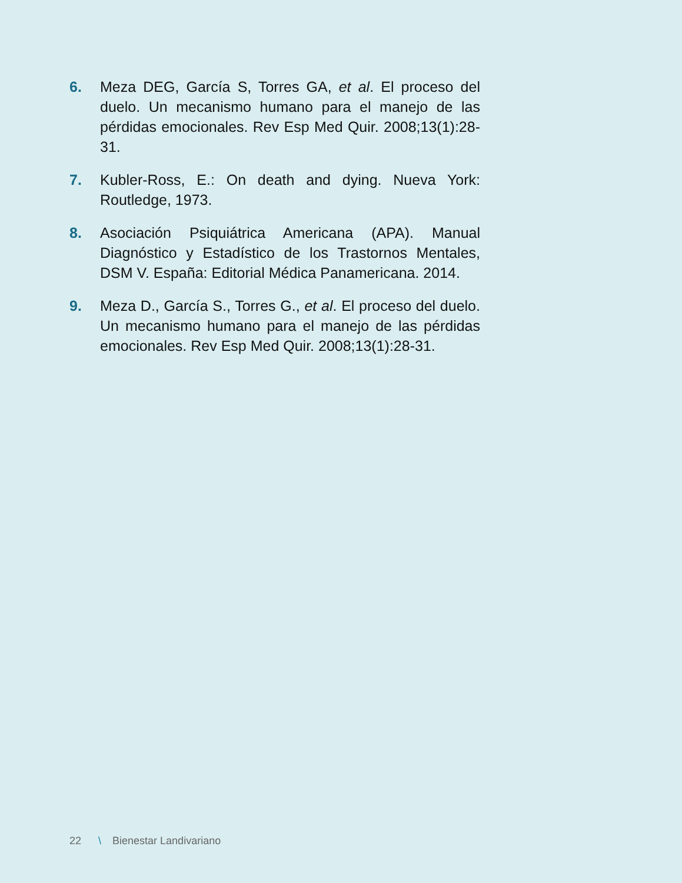6. Meza DEG, García S, Torres GA, et al. El proceso del duelo. Un mecanismo humano para el manejo de las pérdidas emocionales. Rev Esp Med Quir. 2008;13(1):28-31.
7. Kubler-Ross, E.: On death and dying. Nueva York: Routledge, 1973.
8. Asociación Psiquiátrica Americana (APA). Manual Diagnóstico y Estadístico de los Trastornos Mentales, DSM V. España: Editorial Médica Panamericana. 2014.
9. Meza D., García S., Torres G., et al. El proceso del duelo. Un mecanismo humano para el manejo de las pérdidas emocionales. Rev Esp Med Quir. 2008;13(1):28-31.
22 \ Bienestar Landivariano